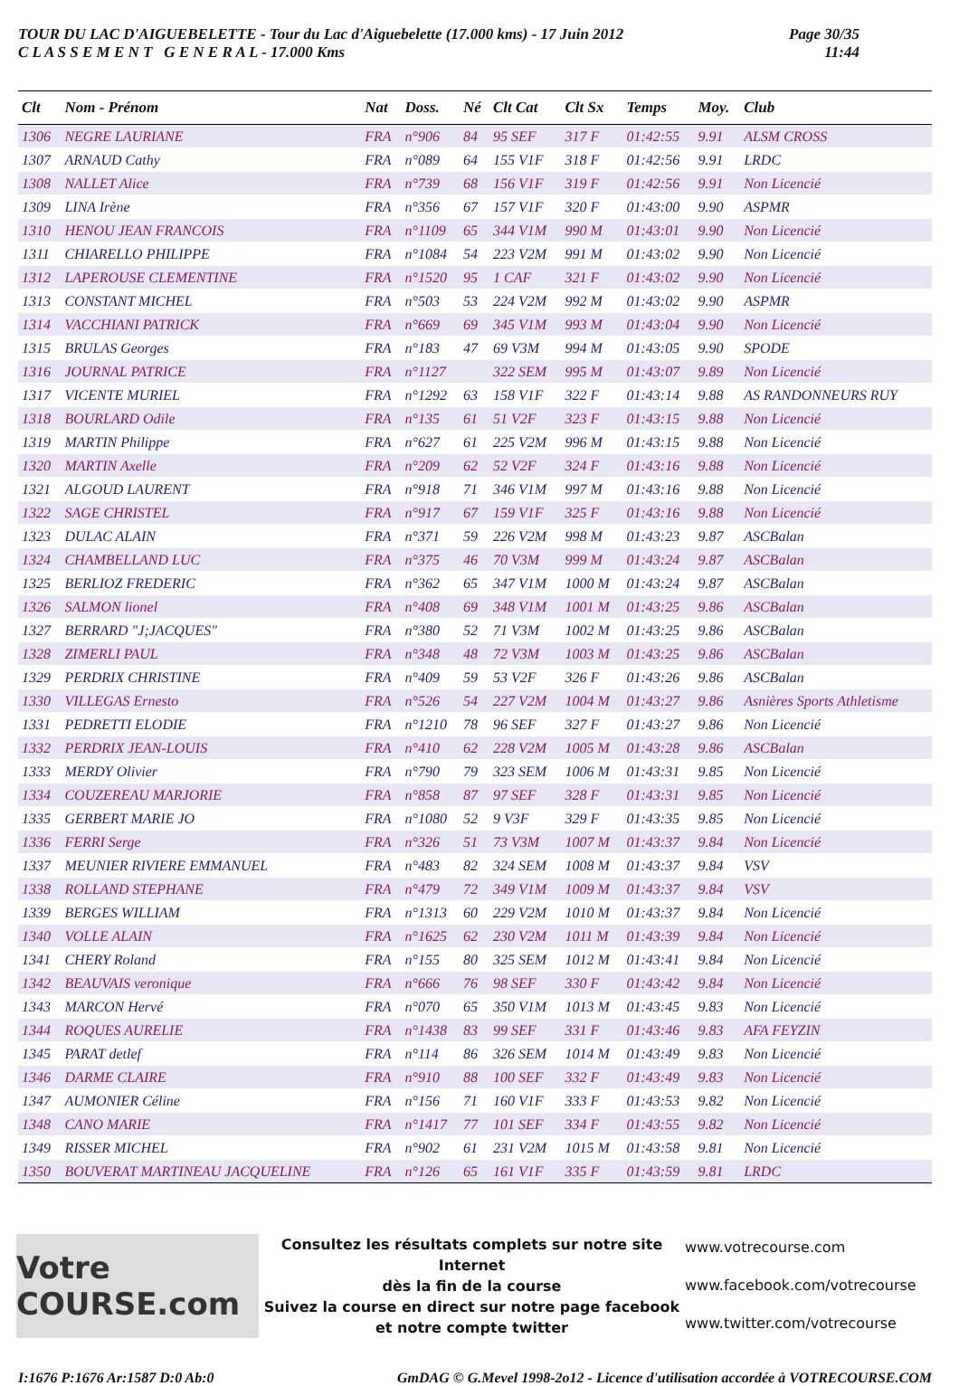TOUR DU LAC D'AIGUEBELETTE - Tour du Lac d'Aiguebelette (17.000 kms) - 17 Juin 2012
C L A S S E M E N T G E N E R A L - 17.000 Kms
Page 30/35
11:44
| Clt | Nom - Prénom | Nat | Doss. | Né | Clt Cat | Clt Sx | Temps | Moy. | Club |
| --- | --- | --- | --- | --- | --- | --- | --- | --- | --- |
| 1306 | NEGRE LAURIANE | FRA | n°906 | 84 | 95 SEF | 317 F | 01:42:55 | 9.91 | ALSM CROSS |
| 1307 | ARNAUD Cathy | FRA | n°089 | 64 | 155 V1F | 318 F | 01:42:56 | 9.91 | LRDC |
| 1308 | NALLET Alice | FRA | n°739 | 68 | 156 V1F | 319 F | 01:42:56 | 9.91 | Non Licencié |
| 1309 | LINA Irène | FRA | n°356 | 67 | 157 V1F | 320 F | 01:43:00 | 9.90 | ASPMR |
| 1310 | HENOU JEAN FRANCOIS | FRA | n°1109 | 65 | 344 V1M | 990 M | 01:43:01 | 9.90 | Non Licencié |
| 1311 | CHIARELLO PHILIPPE | FRA | n°1084 | 54 | 223 V2M | 991 M | 01:43:02 | 9.90 | Non Licencié |
| 1312 | LAPEROUSE CLEMENTINE | FRA | n°1520 | 95 | 1 CAF | 321 F | 01:43:02 | 9.90 | Non Licencié |
| 1313 | CONSTANT MICHEL | FRA | n°503 | 53 | 224 V2M | 992 M | 01:43:02 | 9.90 | ASPMR |
| 1314 | VACCHIANI PATRICK | FRA | n°669 | 69 | 345 V1M | 993 M | 01:43:04 | 9.90 | Non Licencié |
| 1315 | BRULAS Georges | FRA | n°183 | 47 | 69 V3M | 994 M | 01:43:05 | 9.90 | SPODE |
| 1316 | JOURNAL PATRICE | FRA | n°1127 | | 322 SEM | 995 M | 01:43:07 | 9.89 | Non Licencié |
| 1317 | VICENTE MURIEL | FRA | n°1292 | 63 | 158 V1F | 322 F | 01:43:14 | 9.88 | AS RANDONNEURS RUY |
| 1318 | BOURLARD Odile | FRA | n°135 | 61 | 51 V2F | 323 F | 01:43:15 | 9.88 | Non Licencié |
| 1319 | MARTIN Philippe | FRA | n°627 | 61 | 225 V2M | 996 M | 01:43:15 | 9.88 | Non Licencié |
| 1320 | MARTIN Axelle | FRA | n°209 | 62 | 52 V2F | 324 F | 01:43:16 | 9.88 | Non Licencié |
| 1321 | ALGOUD LAURENT | FRA | n°918 | 71 | 346 V1M | 997 M | 01:43:16 | 9.88 | Non Licencié |
| 1322 | SAGE CHRISTEL | FRA | n°917 | 67 | 159 V1F | 325 F | 01:43:16 | 9.88 | Non Licencié |
| 1323 | DULAC ALAIN | FRA | n°371 | 59 | 226 V2M | 998 M | 01:43:23 | 9.87 | ASCBalan |
| 1324 | CHAMBELLAND LUC | FRA | n°375 | 46 | 70 V3M | 999 M | 01:43:24 | 9.87 | ASCBalan |
| 1325 | BERLIOZ FREDERIC | FRA | n°362 | 65 | 347 V1M | 1000 M | 01:43:24 | 9.87 | ASCBalan |
| 1326 | SALMON lionel | FRA | n°408 | 69 | 348 V1M | 1001 M | 01:43:25 | 9.86 | ASCBalan |
| 1327 | BERRARD "J;JACQUES" | FRA | n°380 | 52 | 71 V3M | 1002 M | 01:43:25 | 9.86 | ASCBalan |
| 1328 | ZIMERLI PAUL | FRA | n°348 | 48 | 72 V3M | 1003 M | 01:43:25 | 9.86 | ASCBalan |
| 1329 | PERDRIX CHRISTINE | FRA | n°409 | 59 | 53 V2F | 326 F | 01:43:26 | 9.86 | ASCBalan |
| 1330 | VILLEGAS Ernesto | FRA | n°526 | 54 | 227 V2M | 1004 M | 01:43:27 | 9.86 | Asnières Sports Athletisme |
| 1331 | PEDRETTI ELODIE | FRA | n°1210 | 78 | 96 SEF | 327 F | 01:43:27 | 9.86 | Non Licencié |
| 1332 | PERDRIX JEAN-LOUIS | FRA | n°410 | 62 | 228 V2M | 1005 M | 01:43:28 | 9.86 | ASCBalan |
| 1333 | MERDY Olivier | FRA | n°790 | 79 | 323 SEM | 1006 M | 01:43:31 | 9.85 | Non Licencié |
| 1334 | COUZEREAU MARJORIE | FRA | n°858 | 87 | 97 SEF | 328 F | 01:43:31 | 9.85 | Non Licencié |
| 1335 | GERBERT MARIE JO | FRA | n°1080 | 52 | 9 V3F | 329 F | 01:43:35 | 9.85 | Non Licencié |
| 1336 | FERRI Serge | FRA | n°326 | 51 | 73 V3M | 1007 M | 01:43:37 | 9.84 | Non Licencié |
| 1337 | MEUNIER RIVIERE EMMANUEL | FRA | n°483 | 82 | 324 SEM | 1008 M | 01:43:37 | 9.84 | VSV |
| 1338 | ROLLAND STEPHANE | FRA | n°479 | 72 | 349 V1M | 1009 M | 01:43:37 | 9.84 | VSV |
| 1339 | BERGES WILLIAM | FRA | n°1313 | 60 | 229 V2M | 1010 M | 01:43:37 | 9.84 | Non Licencié |
| 1340 | VOLLE ALAIN | FRA | n°1625 | 62 | 230 V2M | 1011 M | 01:43:39 | 9.84 | Non Licencié |
| 1341 | CHERY Roland | FRA | n°155 | 80 | 325 SEM | 1012 M | 01:43:41 | 9.84 | Non Licencié |
| 1342 | BEAUVAIS veronique | FRA | n°666 | 76 | 98 SEF | 330 F | 01:43:42 | 9.84 | Non Licencié |
| 1343 | MARCON Hervé | FRA | n°070 | 65 | 350 V1M | 1013 M | 01:43:45 | 9.83 | Non Licencié |
| 1344 | ROQUES AURELIE | FRA | n°1438 | 83 | 99 SEF | 331 F | 01:43:46 | 9.83 | AFA FEYZIN |
| 1345 | PARAT detlef | FRA | n°114 | 86 | 326 SEM | 1014 M | 01:43:49 | 9.83 | Non Licencié |
| 1346 | DARME CLAIRE | FRA | n°910 | 88 | 100 SEF | 332 F | 01:43:49 | 9.83 | Non Licencié |
| 1347 | AUMONIER Céline | FRA | n°156 | 71 | 160 V1F | 333 F | 01:43:53 | 9.82 | Non Licencié |
| 1348 | CANO MARIE | FRA | n°1417 | 77 | 101 SEF | 334 F | 01:43:55 | 9.82 | Non Licencié |
| 1349 | RISSER MICHEL | FRA | n°902 | 61 | 231 V2M | 1015 M | 01:43:58 | 9.81 | Non Licencié |
| 1350 | BOUVERAT MARTINEAU JACQUELINE | FRA | n°126 | 65 | 161 V1F | 335 F | 01:43:59 | 9.81 | LRDC |
Votre COURSE.com
Consultez les résultats complets sur notre site Internet
dès la fin de la course
Suivez la course en direct sur notre page facebook
et notre compte twitter
www.votrecourse.com
www.facebook.com/votrecourse
www.twitter.com/votrecourse
I:1676 P:1676 Ar:1587 D:0 Ab:0 GmDAG © G.Mevel 1998-2o12 - Licence d'utilisation accordée à VOTRECOURSE.COM